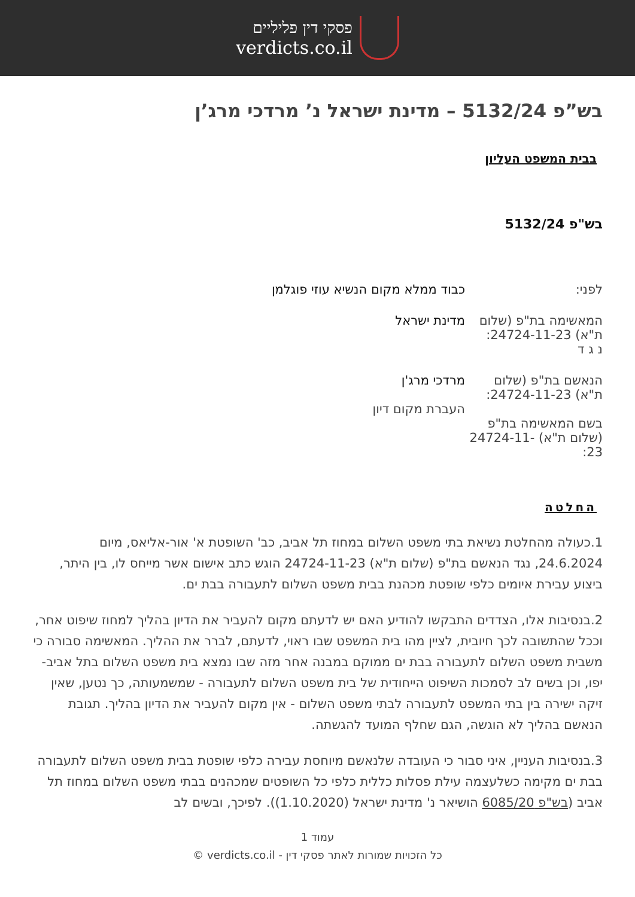פסקי דין פליליים
verdicts.co.il
בש”פ 5132/24 – מדינת ישראל נ’ מרדכי מרג’ן
בבית המשפט העליון
בש"פ 5132/24
| לפני: | כבוד ממלא מקום הנשיא עוזי פוגלמן |
| המאשימה בת"פ (שלום ת"א) 24724-11-23: נ ג ד | מדינת ישראל |
| הנאשם בת"פ (שלום ת"א) 24724-11-23: בשם המאשימה בת"פ (שלום ת"א) 24724-11-23: | מרדכי מרג'ן העברת מקום דיון |
החלטה
1.כעולה מהחלטת נשיאת בתי משפט השלום במחוז תל אביב, כב' השופטת א' אור-אליאס, מיום 24.6.2024, נגד הנאשם בת"פ (שלום ת"א) 24724-11-23 הוגש כתב אישום אשר מייחס לו, בין היתר, ביצוע עבירת איומים כלפי שופטת מכהנת בבית משפט השלום לתעבורה בבת ים.
2.בנסיבות אלו, הצדדים התבקשו להודיע האם יש לדעתם מקום להעביר את הדיון בהליך למחוז שיפוט אחר, וככל שהתשובה לכך חיובית, לציין מהו בית המשפט שבו ראוי, לדעתם, לברר את ההליך. המאשימה סבורה כי משבית משפט השלום לתעבורה בבת ים ממוקם במבנה אחר מזה שבו נמצא בית משפט השלום בתל אביב-יפו, וכן בשים לב לסמכות השיפוט הייחודית של בית משפט השלום לתעבורה - שמשמעותה, כך נטען, שאין זיקה ישירה בין בתי המשפט לתעבורה לבתי משפט השלום - אין מקום להעביר את הדיון בהליך. תגובת הנאשם בהליך לא הוגשה, הגם שחלף המועד להגשתה.
3.בנסיבות העניין, איני סבור כי העובדה שלנאשם מיוחסת עבירה כלפי שופטת בבית משפט השלום לתעבורה בבת ים מקימה כשלעצמה עילת פסלות כללית כלפי כל השופטים שמכהנים בבתי משפט השלום במחוז תל אביב (בש"פ 6085/20 הושיאר נ' מדינת ישראל (1.10.2020)). לפיכך, ובשים לב
עמוד 1
כל הזכויות שמורות לאתר פסקי דין - verdicts.co.il ©